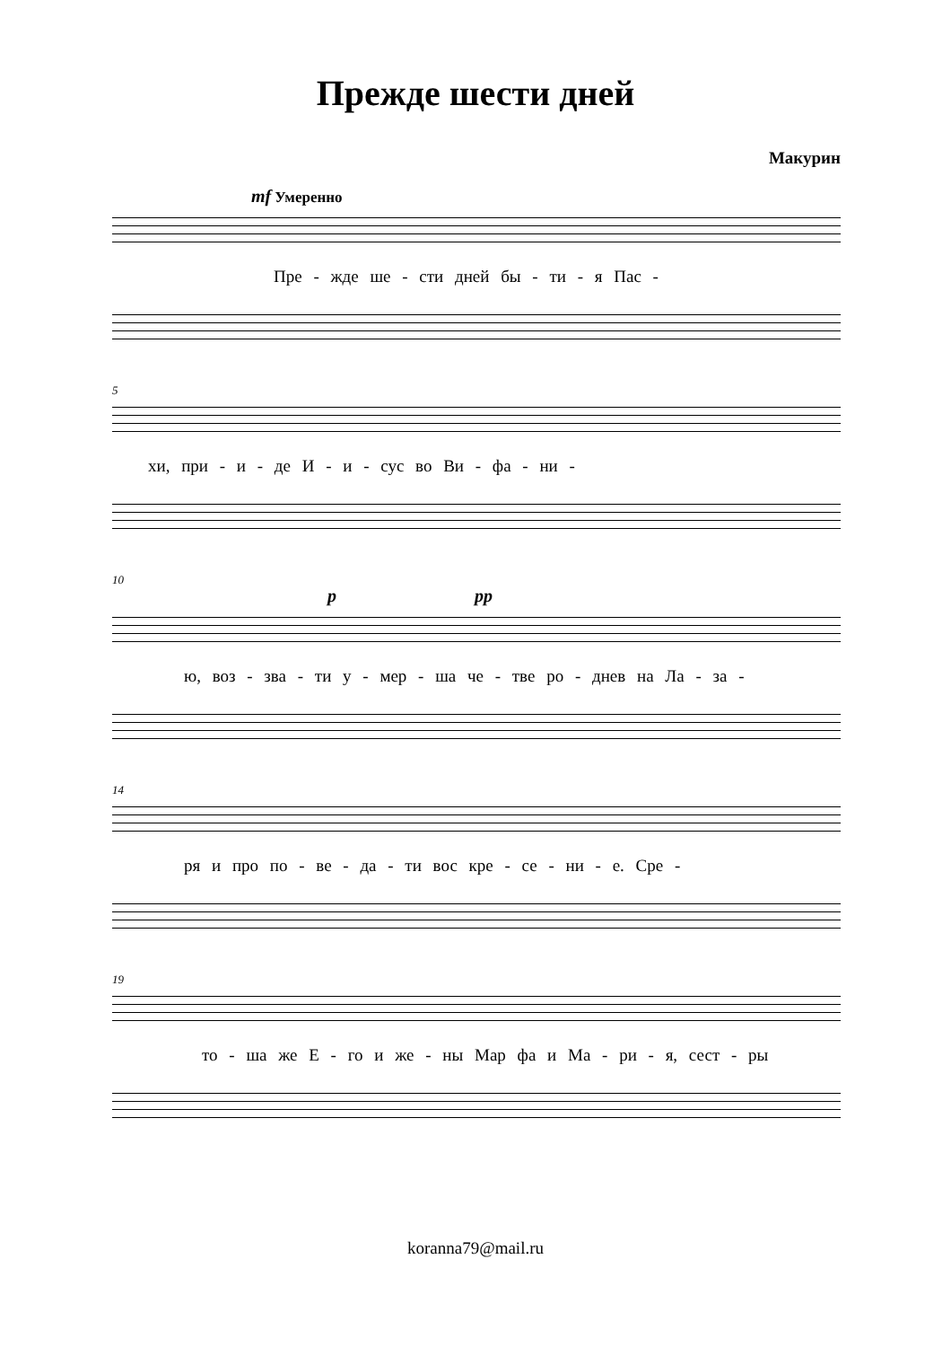Прежде шести дней
Макурин
mf Умеренно
Пре - жде ше - сти дней бы - ти - я Пас -
5
хи, при - и - де И - и - сус во Ви - фа - ни -
10
p pp
ю, воз - зва - ти у - мер - ша че - тве ро - днев на Ла - за -
14
ря и про по - ве - да - ти вос кре - се - ни - е. Сре -
19
то - ша же Е - го и же - ны Мар фа и Ма - ри - я, сест - ры
koranna79@mail.ru